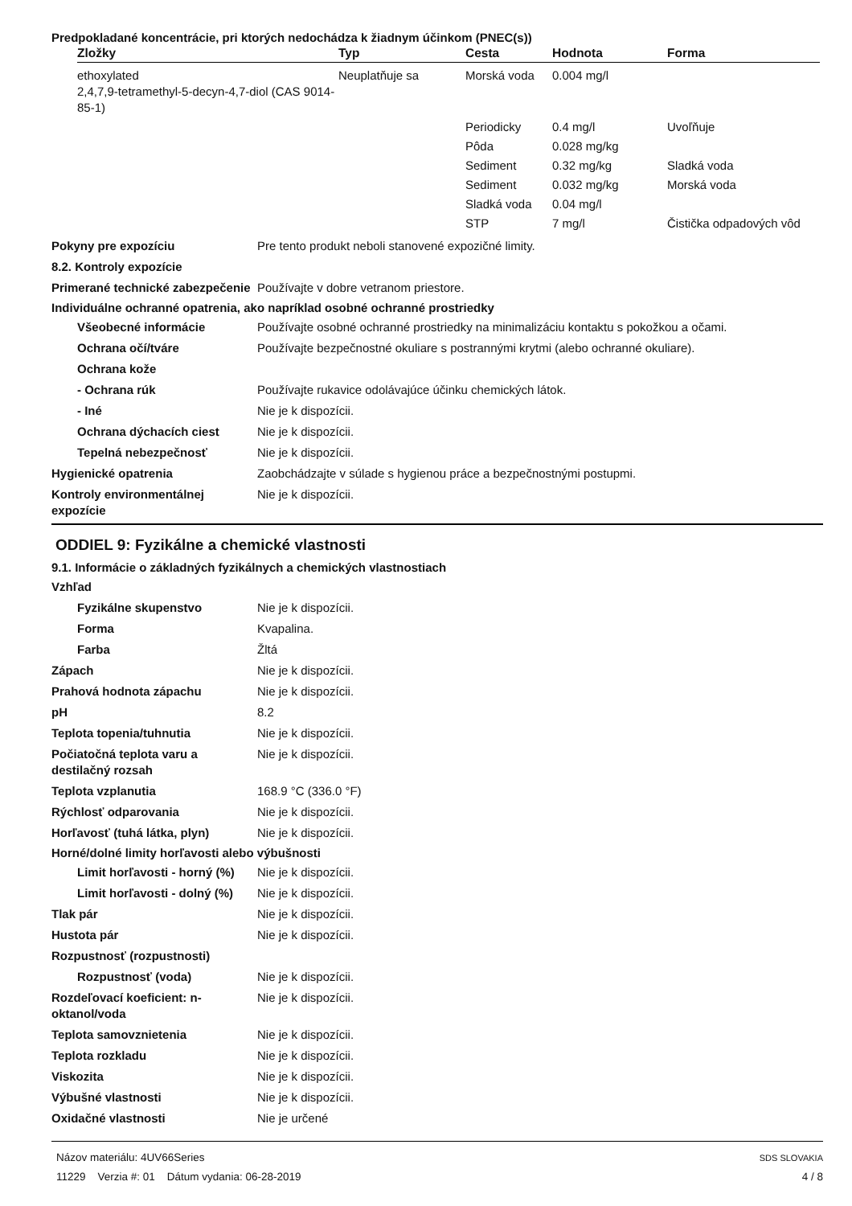Predpokladané koncentrácie, pri ktorých nedochádza k žiadnym účinkom (PNEC(s))
| Zložky | Typ | Cesta | Hodnota | Forma |
| --- | --- | --- | --- | --- |
| ethoxylated 2,4,7,9-tetramethyl-5-decyn-4,7-diol (CAS 9014-85-1) | Neuplatňuje sa | Morská voda | 0.004 mg/l | |
| | | Periodicky | 0.4 mg/l | Uvoľňuje |
| | | Pôda | 0.028 mg/kg | |
| | | Sediment | 0.32 mg/kg | Sladká voda |
| | | Sediment | 0.032 mg/kg | Morská voda |
| | | Sladká voda | 0.04 mg/l | |
| | | STP | 7 mg/l | Čistička odpadových vôd |
Pokyny pre expozíciu Pre tento produkt neboli stanovené expozičné limity.
8.2. Kontroly expozície
Primerané technické zabezpečenie
Používajte v dobre vetranom priestore.
Individuálne ochranné opatrenia, ako napríklad osobné ochranné prostriedky
Všeobecné informácie Používajte osobné ochranné prostriedky na minimalizáciu kontaktu s pokožkou a očami.
Ochrana očí/tváre Používajte bezpečnostné okuliare s postrannými krytmi (alebo ochranné okuliare).
Ochrana kože
- Ochrana rúk Používajte rukavice odolávajúce účinku chemických látok.
- Iné Nie je k dispozícii.
Ochrana dýchacích ciest Nie je k dispozícii.
Tepelná nebezpečnosť Nie je k dispozícii.
Hygienické opatrenia Zaobchádzajte v súlade s hygienou práce a bezpečnostnými postupmi.
Kontroly environmentálnej expozície
Nie je k dispozícii.
ODDIEL 9: Fyzikálne a chemické vlastnosti
9.1. Informácie o základných fyzikálnych a chemických vlastnostiach
Vzhľad
Fyzikálne skupenstvo Nie je k dispozícii.
Forma Kvapalina.
Farba Žltá
Zápach Nie je k dispozícii.
Prahová hodnota zápachu Nie je k dispozícii.
pH 8.2
Teplota topenia/tuhnutia Nie je k dispozícii.
Počiatočná teplota varu a destilačný rozsah
Nie je k dispozícii.
Teplota vzplanutia 168.9 °C (336.0 °F)
Rýchlosť odparovania Nie je k dispozícii.
Horľavosť (tuhá látka, plyn) Nie je k dispozícii.
Horné/dolné limity horľavosti alebo výbušnosti
Limit horľavosti - horný (%)
Nie je k dispozícii.
Limit horľavosti - dolný (%)
Nie je k dispozícii.
Tlak pár Nie je k dispozícii.
Hustota pár Nie je k dispozícii.
Rozpustnosť (rozpustnosti)
Rozpustnosť (voda) Nie je k dispozícii.
Rozdeľovací koeficient: n-oktanol/voda
Nie je k dispozícii.
Teplota samovznietenia Nie je k dispozícii.
Teplota rozkladu Nie je k dispozícii.
Viskozita Nie je k dispozícii.
Výbušné vlastnosti Nie je k dispozícii.
Oxidačné vlastnosti Nie je určené
Názov materiálu: 4UV66Series
11229 Verzia #: 01 Dátum vydania: 06-28-2019
SDS SLOVAKIA
4 / 8